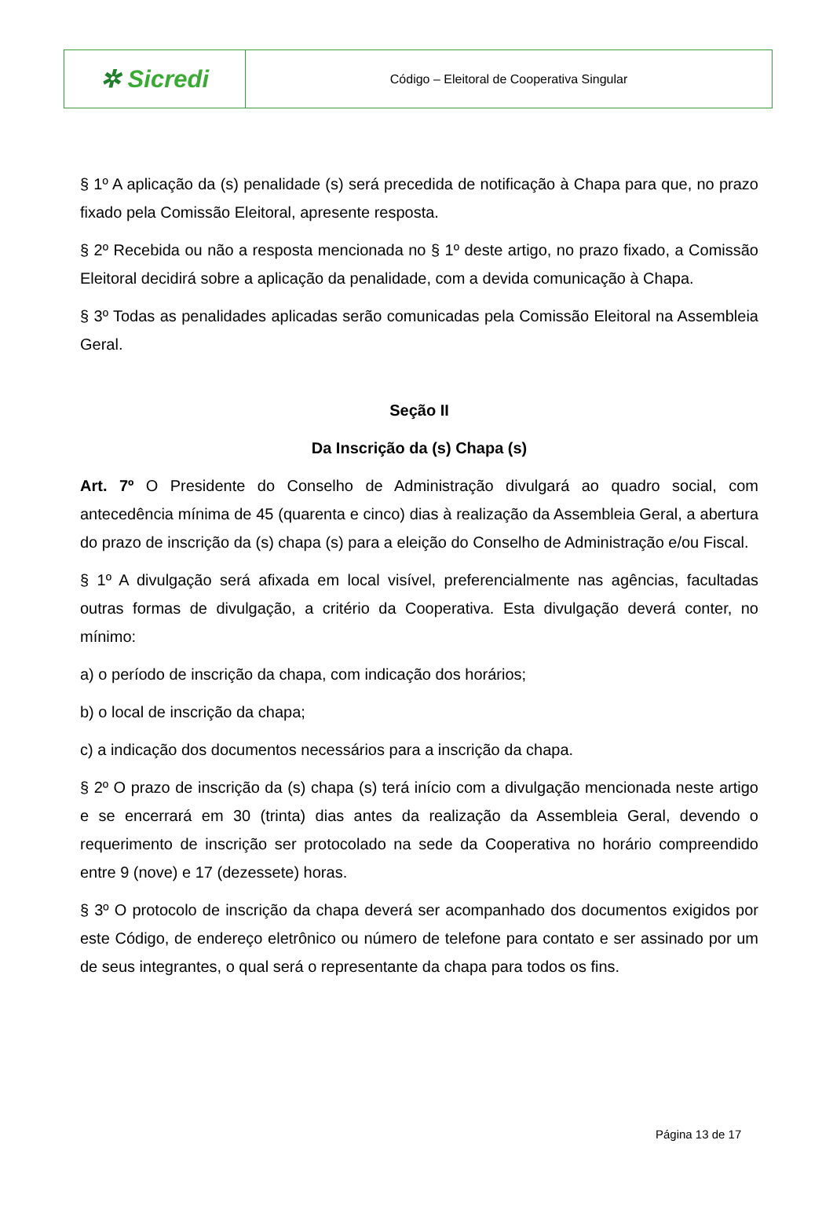| ✲ Sicredi | Código – Eleitoral de Cooperativa Singular |
§ 1º A aplicação da (s) penalidade (s) será precedida de notificação à Chapa para que, no prazo fixado pela Comissão Eleitoral, apresente resposta.
§ 2º Recebida ou não a resposta mencionada no § 1º deste artigo, no prazo fixado, a Comissão Eleitoral decidirá sobre a aplicação da penalidade, com a devida comunicação à Chapa.
§ 3º Todas as penalidades aplicadas serão comunicadas pela Comissão Eleitoral na Assembleia Geral.
Seção II
Da Inscrição da (s) Chapa (s)
Art. 7º O Presidente do Conselho de Administração divulgará ao quadro social, com antecedência mínima de 45 (quarenta e cinco) dias à realização da Assembleia Geral, a abertura do prazo de inscrição da (s) chapa (s) para a eleição do Conselho de Administração e/ou Fiscal.
§ 1º A divulgação será afixada em local visível, preferencialmente nas agências, facultadas outras formas de divulgação, a critério da Cooperativa. Esta divulgação deverá conter, no mínimo:
a) o período de inscrição da chapa, com indicação dos horários;
b) o local de inscrição da chapa;
c) a indicação dos documentos necessários para a inscrição da chapa.
§ 2º O prazo de inscrição da (s) chapa (s) terá início com a divulgação mencionada neste artigo e se encerrará em 30 (trinta) dias antes da realização da Assembleia Geral, devendo o requerimento de inscrição ser protocolado na sede da Cooperativa no horário compreendido entre 9 (nove) e 17 (dezessete) horas.
§ 3º O protocolo de inscrição da chapa deverá ser acompanhado dos documentos exigidos por este Código, de endereço eletrônico ou número de telefone para contato e ser assinado por um de seus integrantes, o qual será o representante da chapa para todos os fins.
Página 13 de 17